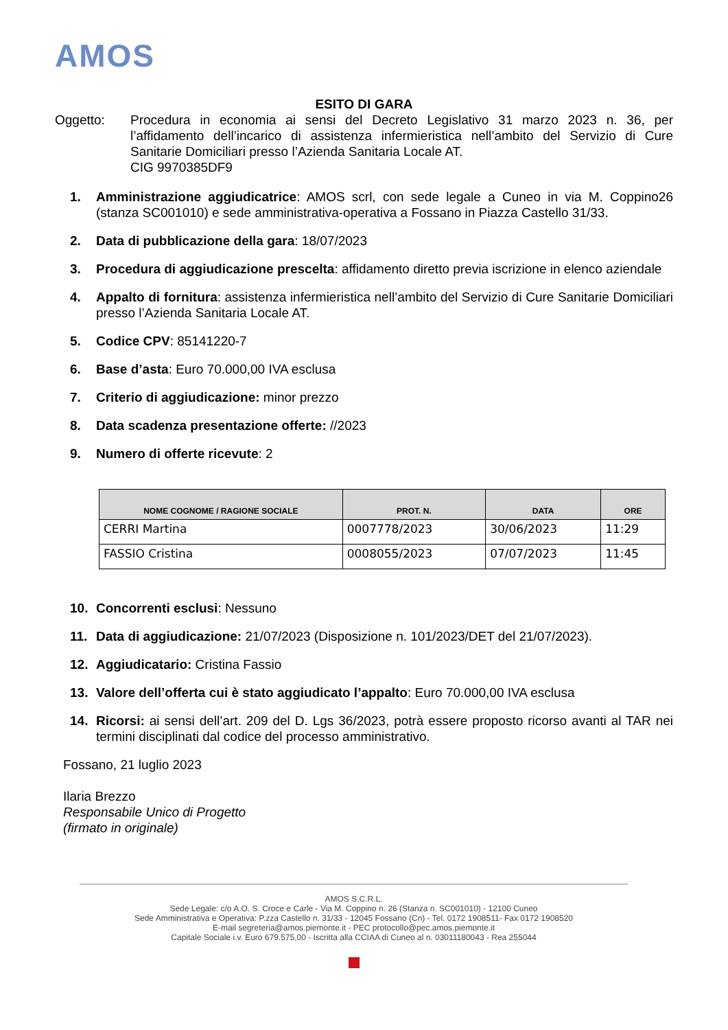AMOS
ESITO DI GARA
Oggetto: Procedura in economia ai sensi del Decreto Legislativo 31 marzo 2023 n. 36, per l’affidamento dell’incarico di assistenza infermieristica nell’ambito del Servizio di Cure Sanitarie Domiciliari presso l’Azienda Sanitaria Locale AT.
CIG 9970385DF9
1. Amministrazione aggiudicatrice: AMOS scrl, con sede legale a Cuneo in via M. Coppino26 (stanza SC001010) e sede amministrativa-operativa a Fossano in Piazza Castello 31/33.
2. Data di pubblicazione della gara: 18/07/2023
3. Procedura di aggiudicazione prescelta: affidamento diretto previa iscrizione in elenco aziendale
4. Appalto di fornitura: assistenza infermieristica nell’ambito del Servizio di Cure Sanitarie Domiciliari presso l’Azienda Sanitaria Locale AT.
5. Codice CPV: 85141220-7
6. Base d’asta: Euro 70.000,00 IVA esclusa
7. Criterio di aggiudicazione: minor prezzo
8. Data scadenza presentazione offerte: //2023
9. Numero di offerte ricevute: 2
| NOME COGNOME / RAGIONE SOCIALE | PROT. N. | DATA | ORE |
| --- | --- | --- | --- |
| CERRI Martina | 0007778/2023 | 30/06/2023 | 11:29 |
| FASSIO Cristina | 0008055/2023 | 07/07/2023 | 11:45 |
10. Concorrenti esclusi: Nessuno
11. Data di aggiudicazione: 21/07/2023 (Disposizione n. 101/2023/DET del 21/07/2023).
12. Aggiudicatario: Cristina Fassio
13. Valore dell’offerta cui è stato aggiudicato l’appalto: Euro 70.000,00 IVA esclusa
14. Ricorsi: ai sensi dell’art. 209 del D. Lgs 36/2023, potrà essere proposto ricorso avanti al TAR nei termini disciplinati dal codice del processo amministrativo.
Fossano, 21 luglio 2023
Ilaria Brezzo
Responsabile Unico di Progetto
(firmato in originale)
AMOS S.C.R.L.
Sede Legale: c/o A.O. S. Croce e Carle - Via M. Coppino n. 26 (Stanza n. SC001010) - 12100 Cuneo
Sede Amministrativa e Operativa: P.zza Castello n. 31/33 - 12045 Fossano (Cn) - Tel. 0172 1908511- Fax 0172 1908520
E-mail segreteria@amos.piemonte.it - PEC protocollo@pec.amos.piemonte.it
Capitale Sociale i.v. Euro 679.575,00 - Iscritta alla CCIAA di Cuneo al n. 03011180043 - Rea 255044